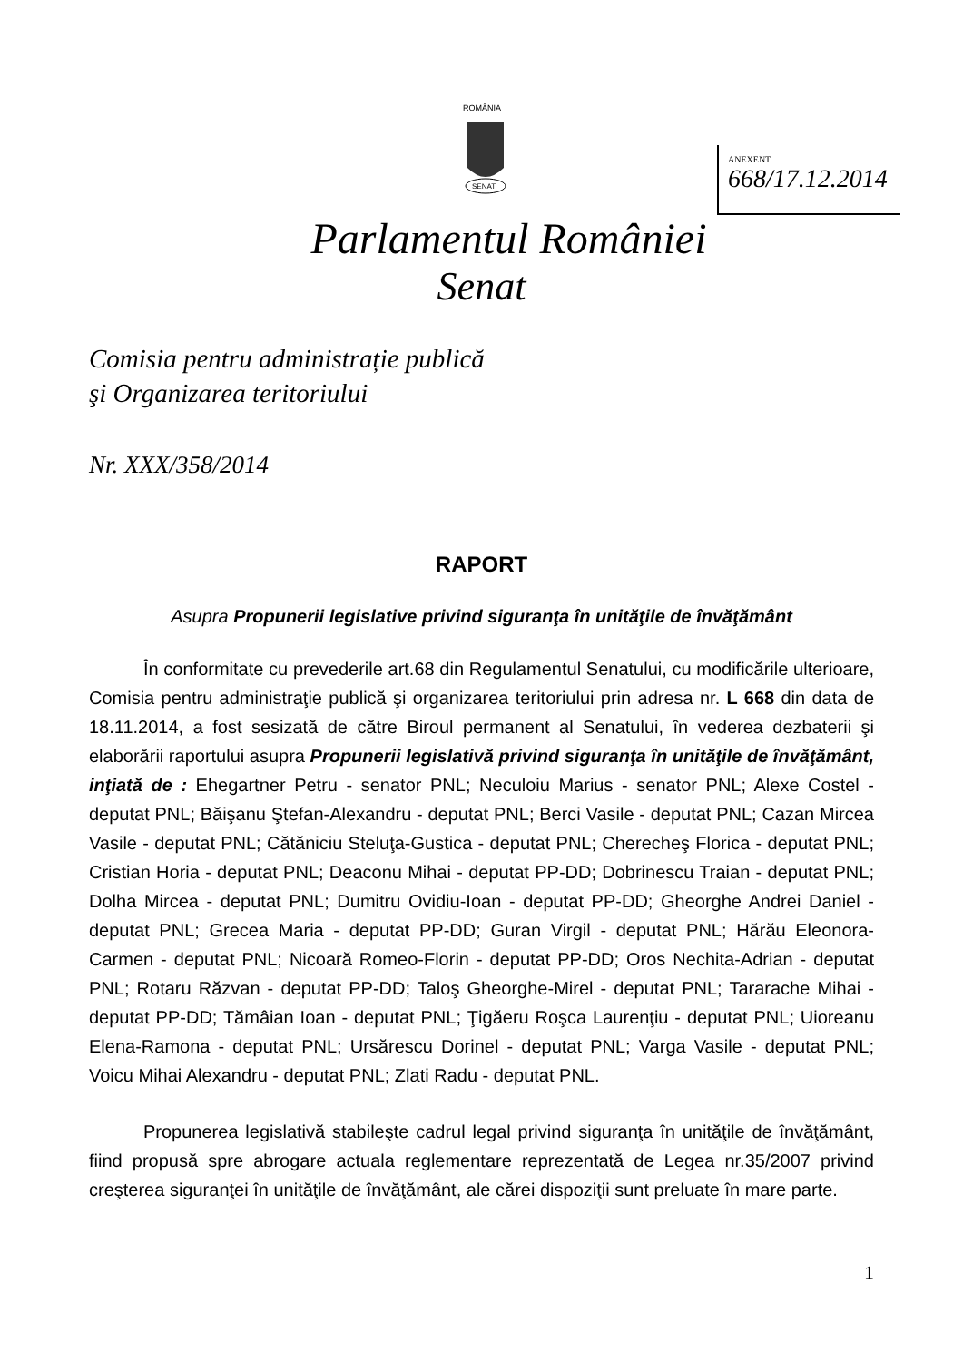ROMÂNIA
SENAT
ANEXENT
668/17.12.2014
Parlamentul României
Senat
Comisia pentru administrație publică
şi Organizarea teritoriului
Nr. XXX/358/2014
RAPORT
Asupra Propunerii legislative privind siguranţa în unităţile de învăţământ
În conformitate cu prevederile art.68 din Regulamentul Senatului, cu modificările ulterioare, Comisia pentru administraţie publică şi organizarea teritoriului prin adresa nr. L 668 din data de 18.11.2014, a fost sesizată de către Biroul permanent al Senatului, în vederea dezbaterii şi elaborării raportului asupra Propunerii legislativă privind siguranţa în unităţile de învăţământ, inţiată de : Ehegartner Petru - senator PNL; Neculoiu Marius - senator PNL; Alexe Costel - deputat PNL; Băişanu Ştefan-Alexandru - deputat PNL; Berci Vasile - deputat PNL; Cazan Mircea Vasile - deputat PNL; Cătăniciu Steluţa-Gustica - deputat PNL; Cherecheş Florica - deputat PNL; Cristian Horia - deputat PNL; Deaconu Mihai - deputat PP-DD; Dobrinescu Traian - deputat PNL; Dolha Mircea - deputat PNL; Dumitru Ovidiu-Ioan - deputat PP-DD; Gheorghe Andrei Daniel - deputat PNL; Grecea Maria - deputat PP-DD; Guran Virgil - deputat PNL; Hărău Eleonora-Carmen - deputat PNL; Nicoară Romeo-Florin - deputat PP-DD; Oros Nechita-Adrian - deputat PNL; Rotaru Răzvan - deputat PP-DD; Taloş Gheorghe-Mirel - deputat PNL; Tararache Mihai - deputat PP-DD; Tămâian Ioan - deputat PNL; Ţigăeru Roşca Laurenţiu - deputat PNL; Uioreanu Elena-Ramona - deputat PNL; Ursărescu Dorinel - deputat PNL; Varga Vasile - deputat PNL; Voicu Mihai Alexandru - deputat PNL; Zlati Radu - deputat PNL.
Propunerea legislativă stabileşte cadrul legal privind siguranţa în unităţile de învăţământ, fiind propusă spre abrogare actuala reglementare reprezentată de Legea nr.35/2007 privind creşterea siguranţei în unităţile de învăţământ, ale cărei dispoziţii sunt preluate în mare parte.
1